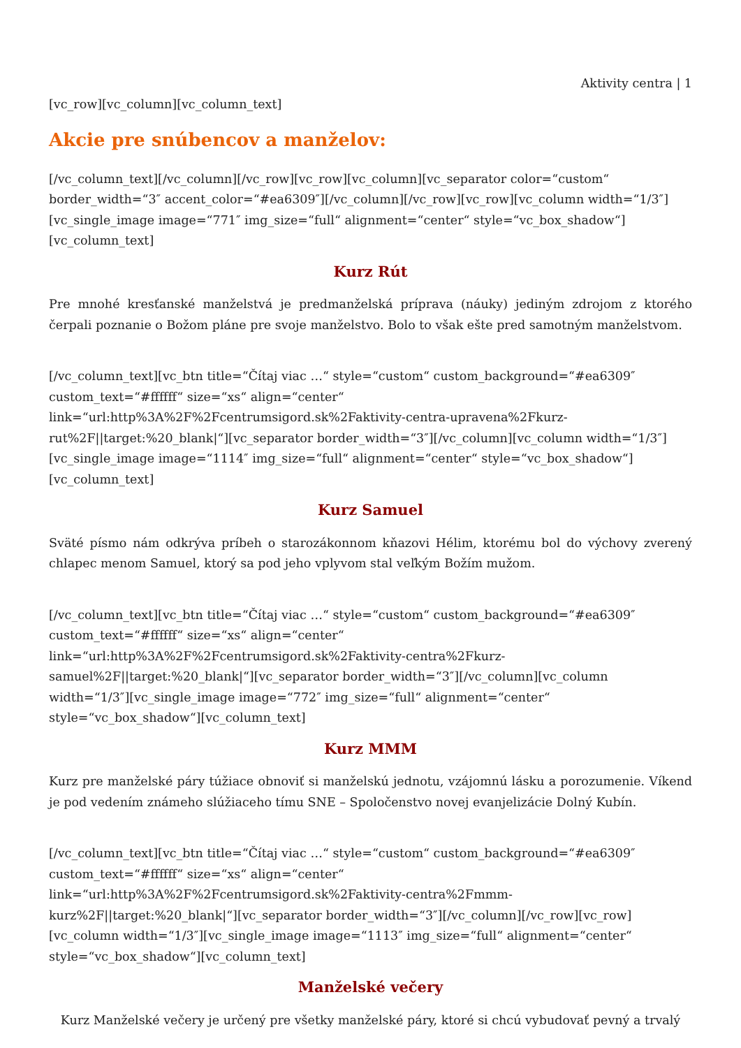Aktivity centra | 1
[vc_row][vc_column][vc_column_text]
Akcie pre snúbencov a manželov:
[/vc_column_text][/vc_column][/vc_row][vc_row][vc_column][vc_separator color=“custom“ border_width=“3″ accent_color=“#ea6309″][/vc_column][/vc_row][vc_row][vc_column width=“1/3″][vc_single_image image=“771″ img_size=“full“ alignment=“center“ style=“vc_box_shadow“][vc_column_text]
Kurz Rút
Pre mnohé kresťanské manželstvá je predmanželská príprava (náuky) jediným zdrojom z ktorého čerpali poznanie o Božom pláne pre svoje manželstvo. Bolo to však ešte pred samotným manželstvom.
[/vc_column_text][vc_btn title=“Čítaj viac …“ style=“custom“ custom_background=“#ea6309″ custom_text=“#ffffff“ size=“xs“ align=“center“ link=“url:http%3A%2F%2Fcentrumsigord.sk%2Faktivity-centra-upravena%2Fkurz-rut%2F||target:%20_blank|“][vc_separator border_width=“3″][/vc_column][vc_column width=“1/3″][vc_single_image image=“1114″ img_size=“full“ alignment=“center“ style=“vc_box_shadow“][vc_column_text]
Kurz Samuel
Sväté písmo nám odkrýva príbeh o starozákonnom kňazovi Hélim, ktorému bol do výchovy zverený chlapec menom Samuel, ktorý sa pod jeho vplyvom stal veľkým Božím mužom.
[/vc_column_text][vc_btn title=“Čítaj viac …“ style=“custom“ custom_background=“#ea6309″ custom_text=“#ffffff“ size=“xs“ align=“center“ link=“url:http%3A%2F%2Fcentrumsigord.sk%2Faktivity-centra%2Fkurz-samuel%2F||target:%20_blank|“][vc_separator border_width=“3″][/vc_column][vc_column width=“1/3″][vc_single_image image=“772″ img_size=“full“ alignment=“center“ style=“vc_box_shadow“][vc_column_text]
Kurz MMM
Kurz pre manželské páry túžiace obnoviť si manželskú jednotu, vzájomnú lásku a porozumenie. Víkend je pod vedením známeho slúžiaceho tímu SNE – Spoločenstvo novej evanjelizácie Dolný Kubín.
[/vc_column_text][vc_btn title=“Čítaj viac …“ style=“custom“ custom_background=“#ea6309″ custom_text=“#ffffff“ size=“xs“ align=“center“ link=“url:http%3A%2F%2Fcentrumsigord.sk%2Faktivity-centra%2Fmmm-kurz%2F||target:%20_blank|“][vc_separator border_width=“3″][/vc_column][/vc_row][vc_row][vc_column width=“1/3″][vc_single_image image=“1113″ img_size=“full“ alignment=“center“ style=“vc_box_shadow“][vc_column_text]
Manželské večery
Kurz Manželské večery je určený pre všetky manželské páry, ktoré si chcú vybudovať pevný a trvalý